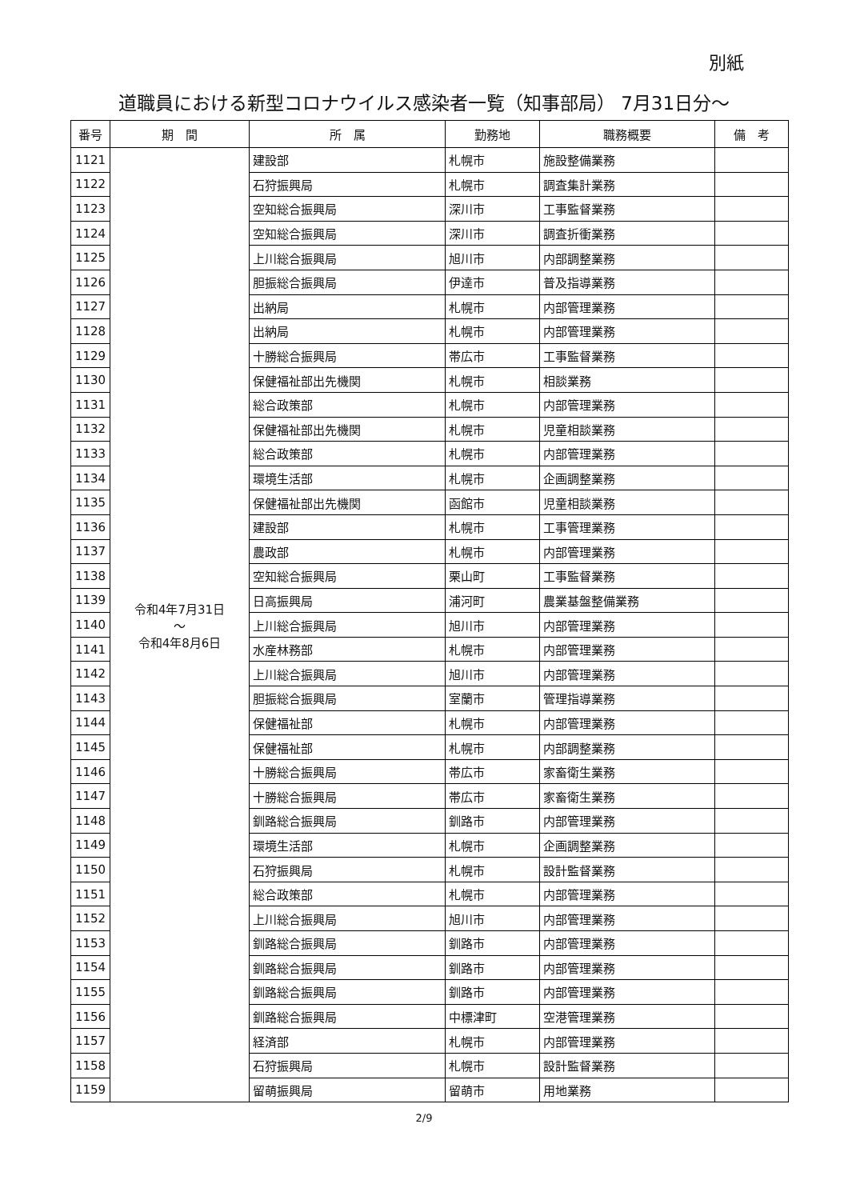別紙
道職員における新型コロナウイルス感染者一覧（知事部局） 7月31日分～
| 番号 | 期 間 | 所 属 | 勤務地 | 職務概要 | 備 考 |
| --- | --- | --- | --- | --- | --- |
| 1121 | 令和4年7月31日 ～ 令和4年8月6日 | 建設部 | 札幌市 | 施設整備業務 | |
| 1122 | | 石狩振興局 | 札幌市 | 調査集計業務 | |
| 1123 | | 空知総合振興局 | 深川市 | 工事監督業務 | |
| 1124 | | 空知総合振興局 | 深川市 | 調査折衝業務 | |
| 1125 | | 上川総合振興局 | 旭川市 | 内部調整業務 | |
| 1126 | | 胆振総合振興局 | 伊達市 | 普及指導業務 | |
| 1127 | | 出納局 | 札幌市 | 内部管理業務 | |
| 1128 | | 出納局 | 札幌市 | 内部管理業務 | |
| 1129 | | 十勝総合振興局 | 帯広市 | 工事監督業務 | |
| 1130 | | 保健福祉部出先機関 | 札幌市 | 相談業務 | |
| 1131 | | 総合政策部 | 札幌市 | 内部管理業務 | |
| 1132 | | 保健福祉部出先機関 | 札幌市 | 児童相談業務 | |
| 1133 | | 総合政策部 | 札幌市 | 内部管理業務 | |
| 1134 | | 環境生活部 | 札幌市 | 企画調整業務 | |
| 1135 | | 保健福祉部出先機関 | 函館市 | 児童相談業務 | |
| 1136 | | 建設部 | 札幌市 | 工事管理業務 | |
| 1137 | | 農政部 | 札幌市 | 内部管理業務 | |
| 1138 | | 空知総合振興局 | 栗山町 | 工事監督業務 | |
| 1139 | | 日高振興局 | 浦河町 | 農業基盤整備業務 | |
| 1140 | | 上川総合振興局 | 旭川市 | 内部管理業務 | |
| 1141 | | 水産林務部 | 札幌市 | 内部管理業務 | |
| 1142 | | 上川総合振興局 | 旭川市 | 内部管理業務 | |
| 1143 | | 胆振総合振興局 | 室蘭市 | 管理指導業務 | |
| 1144 | | 保健福祉部 | 札幌市 | 内部管理業務 | |
| 1145 | | 保健福祉部 | 札幌市 | 内部調整業務 | |
| 1146 | | 十勝総合振興局 | 帯広市 | 家畜衛生業務 | |
| 1147 | | 十勝総合振興局 | 帯広市 | 家畜衛生業務 | |
| 1148 | | 釧路総合振興局 | 釧路市 | 内部管理業務 | |
| 1149 | | 環境生活部 | 札幌市 | 企画調整業務 | |
| 1150 | | 石狩振興局 | 札幌市 | 設計監督業務 | |
| 1151 | | 総合政策部 | 札幌市 | 内部管理業務 | |
| 1152 | | 上川総合振興局 | 旭川市 | 内部管理業務 | |
| 1153 | | 釧路総合振興局 | 釧路市 | 内部管理業務 | |
| 1154 | | 釧路総合振興局 | 釧路市 | 内部管理業務 | |
| 1155 | | 釧路総合振興局 | 釧路市 | 内部管理業務 | |
| 1156 | | 釧路総合振興局 | 中標津町 | 空港管理業務 | |
| 1157 | | 経済部 | 札幌市 | 内部管理業務 | |
| 1158 | | 石狩振興局 | 札幌市 | 設計監督業務 | |
| 1159 | | 留萌振興局 | 留萌市 | 用地業務 | |
2/9